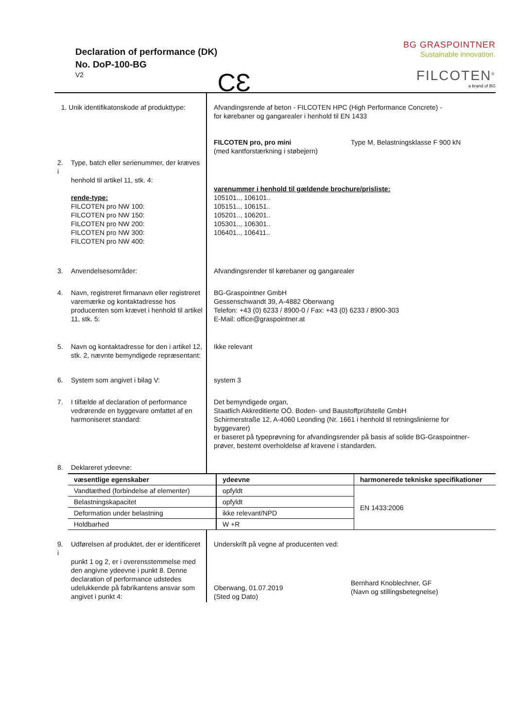Declaration of performance (DK)
No. DoP-100-BG
V2
CƐ
BG GRASPOINTNER
Sustainable innovation.
FILCOTEN<sup>®</sup>
a brand of BG
| 1. Unik identifikatonskode af produkttype: | Afvandingsrende af beton - FILCOTEN HPC (High Performance Concrete) - for kørebaner og gangarealer i henhold til EN 1433 FILCOTEN pro, pro mini (med kantforstærkning i støbejern) Type M, Belastningsklasse F 900 kN |
| 2. Type, batch eller serienummer, der kræves i henhold til artikel 11, stk. 4: rende-type: FILCOTEN pro NW 100: FILCOTEN pro NW 150: FILCOTEN pro NW 200: FILCOTEN pro NW 300: FILCOTEN pro NW 400: | varenummer i henhold til gældende brochure/prisliste: 105101.., 106101.. 105151.., 106151.. 105201.., 106201.. 105301.., 106301.. 106401.., 106411.. |
| 3. Anvendelsesområder: | Afvandingsrender til kørebaner og gangarealer |
| 4. Navn, registreret firmanavn eller registreret varemærke og kontaktadresse hos producenten som krævet i henhold til artikel 11, stk. 5: | BG-Graspointner GmbH Gessenschwandt 39, A-4882 Oberwang Telefon: +43 (0) 6233 / 8900-0 / Fax: +43 (0) 6233 / 8900-303 E-Mail: office@graspointner.at |
| 5. Navn og kontaktadresse for den i artikel 12, stk. 2, nævnte bemyndigede repræsentant: | Ikke relevant |
| 6. System som angivet i bilag V: | system 3 |
| 7. I tilfælde af declaration of performance vedrørende en byggevare omfattet af en harmoniseret standard: | Det bemyndigede organ, Staatlich Akkreditierte OÖ. Boden- und Baustoffprüfstelle GmbH Schirmerstraße 12, A-4060 Leonding (Nr. 1661 i henhold til retningslinierne for byggevarer) er baseret på typeprøvning for afvandingsrender på basis af solide BG-Graspointner- prøver, bestemt overholdelse af kravene i standarden. |
| 8. Deklareret ydeevne: | |
| væsentlige egenskaber | ydeevne | harmonerede tekniske specifikationer |
| Vandtæthed (forbindelse af elementer) | opfyldt | EN 1433:2006 |
| Belastningskapacitet | opfyldt | |
| Deformation under belastning | ikke relevant/NPD | |
| Holdbarhed | W +R | |
| 9. Udførelsen af produktet, der er identificeret i punkt 1 og 2, er i overensstemmelse med den angivne ydeevne i punkt 8. Denne declaration of performance udstedes udelukkende på fabrikantens ansvar som angivet i punkt 4: | Underskrift på vegne af producenten ved: Oberwang, 01.07.2019 (Sted og Dato) | Bernhard Knoblechner, GF (Navn og stillingsbetegnelse) |